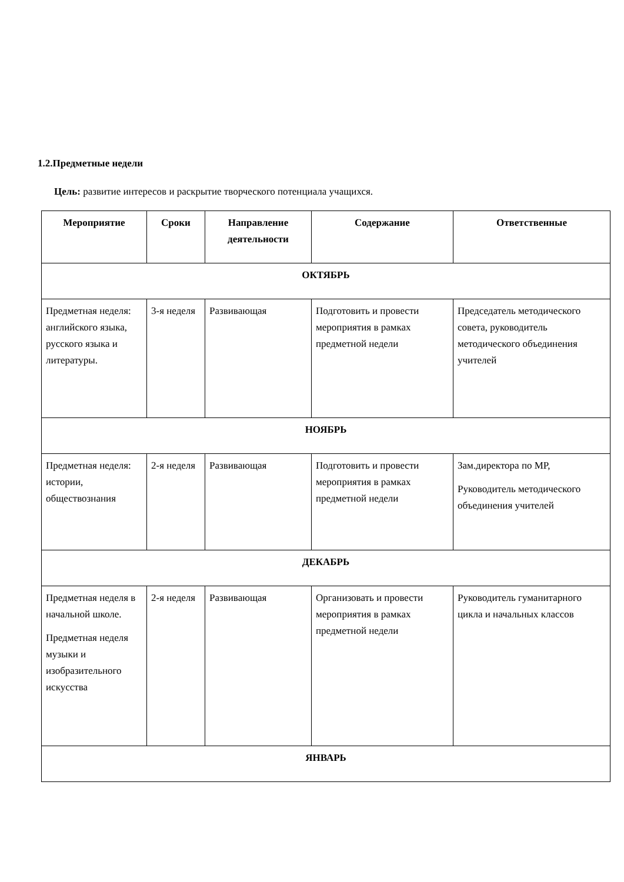1.2.Предметные недели
Цель: развитие интересов и раскрытие творческого потенциала учащихся.
| Мероприятие | Сроки | Направление деятельности | Содержание | Ответственные |
| --- | --- | --- | --- | --- |
| ОКТЯБРЬ | | | | |
| Предметная неделя: английского языка, русского языка и литературы. | 3-я неделя | Развивающая | Подготовить и провести мероприятия в рамках предметной недели | Председатель методического совета, руководитель методического объединения учителей |
| НОЯБРЬ | | | | |
| Предметная неделя: истории, обществознания | 2-я неделя | Развивающая | Подготовить и провести мероприятия в рамках предметной недели | Зам.директора по МР, Руководитель методического объединения учителей |
| ДЕКАБРЬ | | | | |
| Предметная неделя в начальной школе. Предметная неделя музыки и изобразительного искусства | 2-я неделя | Развивающая | Организовать и провести мероприятия в рамках предметной недели | Руководитель гуманитарного цикла и начальных классов |
| ЯНВАРЬ | | | | |